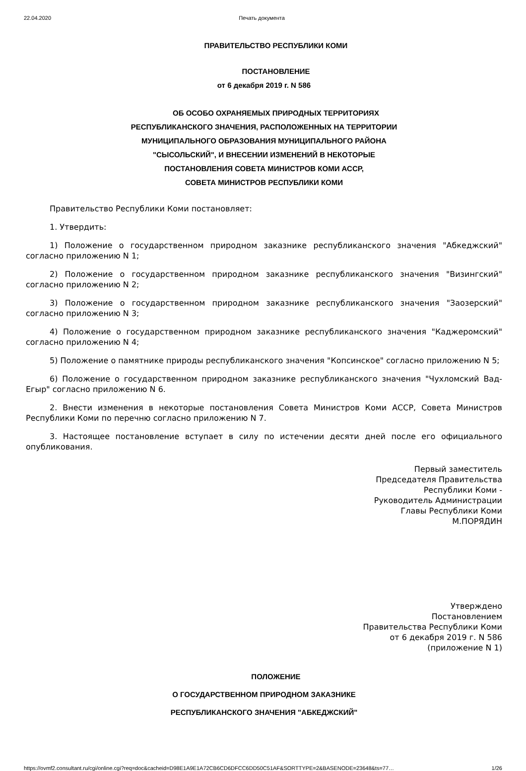22.04.2020 Печать документа
ПРАВИТЕЛЬСТВО РЕСПУБЛИКИ КОМИ
ПОСТАНОВЛЕНИЕ
от 6 декабря 2019 г. N 586
ОБ ОСОБО ОХРАНЯЕМЫХ ПРИРОДНЫХ ТЕРРИТОРИЯХ
РЕСПУБЛИКАНСКОГО ЗНАЧЕНИЯ, РАСПОЛОЖЕННЫХ НА ТЕРРИТОРИИ
МУНИЦИПАЛЬНОГО ОБРАЗОВАНИЯ МУНИЦИПАЛЬНОГО РАЙОНА
"СЫСОЛЬСКИЙ", И ВНЕСЕНИИ ИЗМЕНЕНИЙ В НЕКОТОРЫЕ
ПОСТАНОВЛЕНИЯ СОВЕТА МИНИСТРОВ КОМИ АССР,
СОВЕТА МИНИСТРОВ РЕСПУБЛИКИ КОМИ
Правительство Республики Коми постановляет:
1. Утвердить:
1) Положение о государственном природном заказнике республиканского значения "Абкеджский" согласно приложению N 1;
2) Положение о государственном природном заказнике республиканского значения "Визингский" согласно приложению N 2;
3) Положение о государственном природном заказнике республиканского значения "Заозерский" согласно приложению N 3;
4) Положение о государственном природном заказнике республиканского значения "Каджеромский" согласно приложению N 4;
5) Положение о памятнике природы республиканского значения "Копсинское" согласно приложению N 5;
6) Положение о государственном природном заказнике республиканского значения "Чухломский Вад-Егыр" согласно приложению N 6.
2. Внести изменения в некоторые постановления Совета Министров Коми АССР, Совета Министров Республики Коми по перечню согласно приложению N 7.
3. Настоящее постановление вступает в силу по истечении десяти дней после его официального опубликования.
Первый заместитель
Председателя Правительства
Республики Коми -
Руководитель Администрации
Главы Республики Коми
М.ПОРЯДИН
Утверждено
Постановлением
Правительства Республики Коми
от 6 декабря 2019 г. N 586
(приложение N 1)
ПОЛОЖЕНИЕ
О ГОСУДАРСТВЕННОМ ПРИРОДНОМ ЗАКАЗНИКЕ
РЕСПУБЛИКАНСКОГО ЗНАЧЕНИЯ "АБКЕДЖСКИЙ"
https://ovmf2.consultant.ru/cgi/online.cgi?req=doc&cacheid=D98E1A9E1A72CB6CD6DFCC6DD50C51AF&SORTTYPE=2&BASENODE=23648&ts=77… 1/26